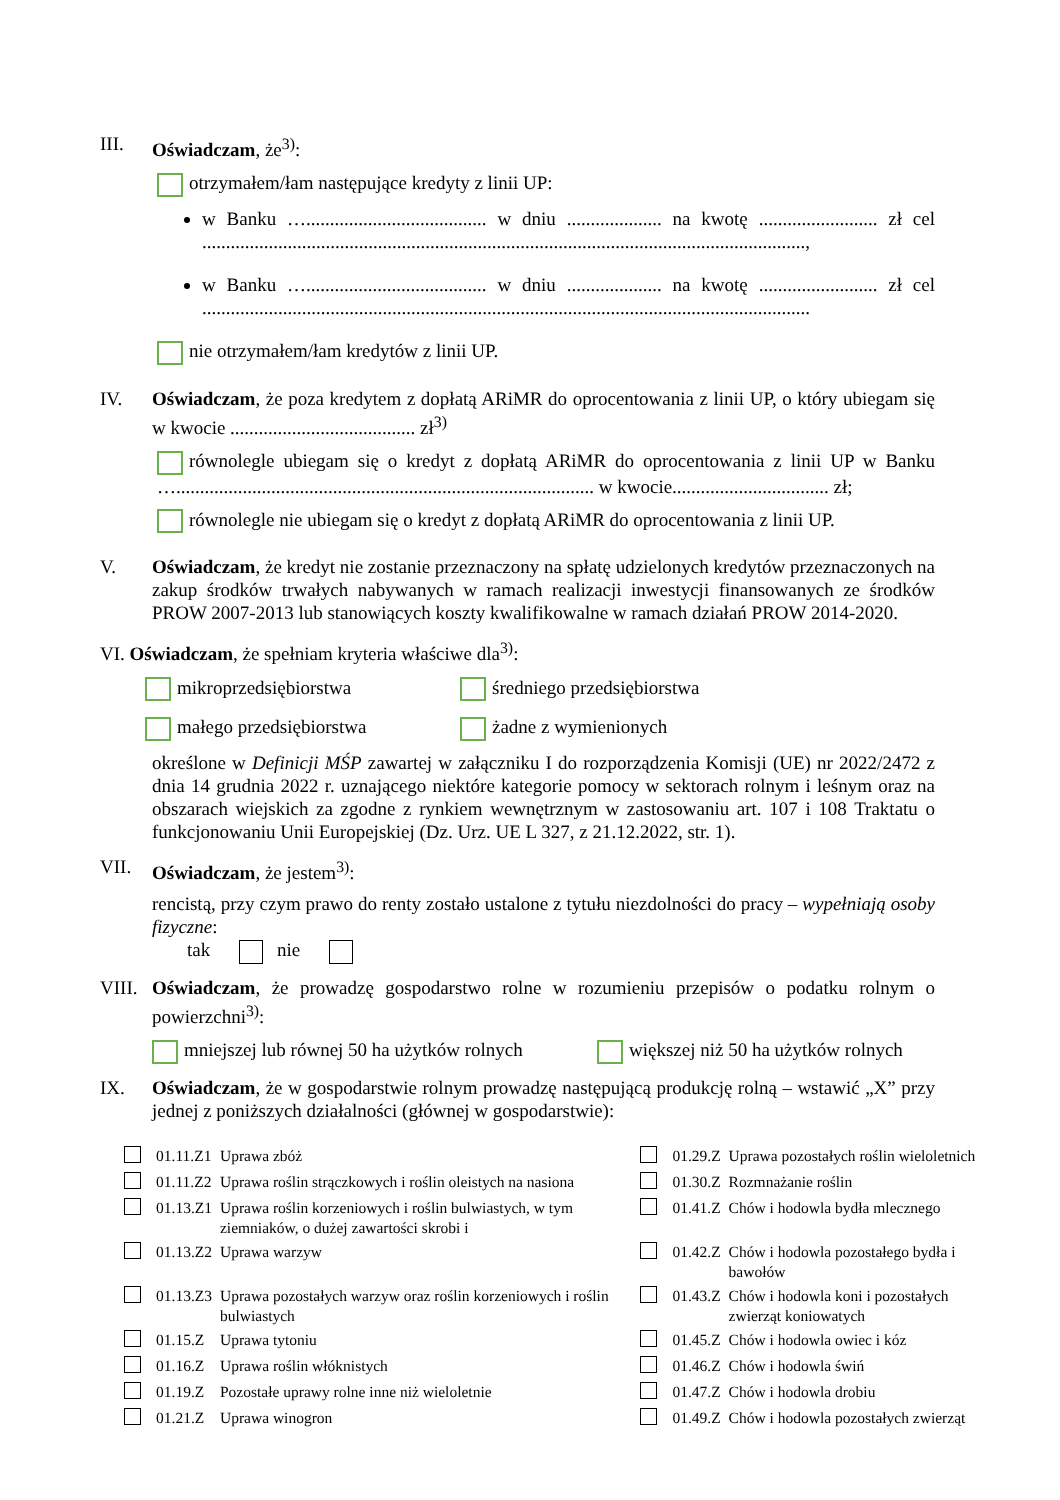III. Oświadczam, że<sup>3)</sup>:
otrzymałem/łam następujące kredyty z linii UP:
w Banku …...................................... w dniu .................... na kwotę ......................... zł cel ...............................................................................................................................,
w Banku …...................................... w dniu .................... na kwotę ......................... zł cel ................................................................................................................................
nie otrzymałem/łam kredytów z linii UP.
IV. Oświadczam, że poza kredytem z dopłatą ARiMR do oprocentowania z linii UP, o który ubiegam się w kwocie ....................................... zł<sup>3)</sup>
równolegle ubiegam się o kredyt z dopłatą ARiMR do oprocentowania z linii UP w Banku …........................................................................................ w kwocie................................. zł;
równolegle nie ubiegam się o kredyt z dopłatą ARiMR do oprocentowania z linii UP.
V. Oświadczam, że kredyt nie zostanie przeznaczony na spłatę udzielonych kredytów przeznaczonych na zakup środków trwałych nabywanych w ramach realizacji inwestycji finansowanych ze środków PROW 2007-2013 lub stanowiących koszty kwalifikowalne w ramach działań PROW 2014-2020.
VI. Oświadczam, że spełniam kryteria właściwe dla<sup>3)</sup>:
mikroprzedsiębiorstwa
średniego przedsiębiorstwa
małego przedsiębiorstwa
żadne z wymienionych
określone w Definicji MŚP zawartej w załączniku I do rozporządzenia Komisji (UE) nr 2022/2472 z dnia 14 grudnia 2022 r. uznającego niektóre kategorie pomocy w sektorach rolnym i leśnym oraz na obszarach wiejskich za zgodne z rynkiem wewnętrznym w zastosowaniu art. 107 i 108 Traktatu o funkcjonowaniu Unii Europejskiej (Dz. Urz. UE L 327, z 21.12.2022, str. 1).
VII. Oświadczam, że jestem<sup>3)</sup>:
rencistą, przy czym prawo do renty zostało ustalone z tytułu niezdolności do pracy – wypełniają osoby fizyczne:
tak nie
VIII.
Oświadczam, że prowadzę gospodarstwo rolne w rozumieniu przepisów o podatku rolnym o powierzchni<sup>3)</sup>:
mniejszej lub równej 50 ha użytków rolnych
większej niż 50 ha użytków rolnych
IX. Oświadczam, że w gospodarstwie rolnym prowadzę następującą produkcję rolną – wstawić „X” przy jednej z poniższych działalności (głównej w gospodarstwie):
| | 01.11.Z1 | Uprawa zbóż | | 01.29.Z | Uprawa pozostałych roślin wieloletnich |
| | 01.11.Z2 | Uprawa roślin strączkowych i roślin oleistych na nasiona | | 01.30.Z | Rozmnażanie roślin |
| | 01.13.Z1 | Uprawa roślin korzeniowych i roślin bulwiastych, w tym ziemniaków, o dużej zawartości skrobi i | | 01.41.Z | Chów i hodowla bydła mlecznego |
| | 01.13.Z2 | Uprawa warzyw | | 01.42.Z | Chów i hodowla pozostałego bydła i bawołów |
| | 01.13.Z3 | Uprawa pozostałych warzyw oraz roślin korzeniowych i roślin bulwiastych | | 01.43.Z | Chów i hodowla koni i pozostałych zwierząt koniowatych |
| | 01.15.Z | Uprawa tytoniu | | 01.45.Z | Chów i hodowla owiec i kóz |
| | 01.16.Z | Uprawa roślin włóknistych | | 01.46.Z | Chów i hodowla świń |
| | 01.19.Z | Pozostałe uprawy rolne inne niż wieloletnie | | 01.47.Z | Chów i hodowla drobiu |
| | 01.21.Z | Uprawa winogron | | 01.49.Z | Chów i hodowla pozostałych zwierząt |